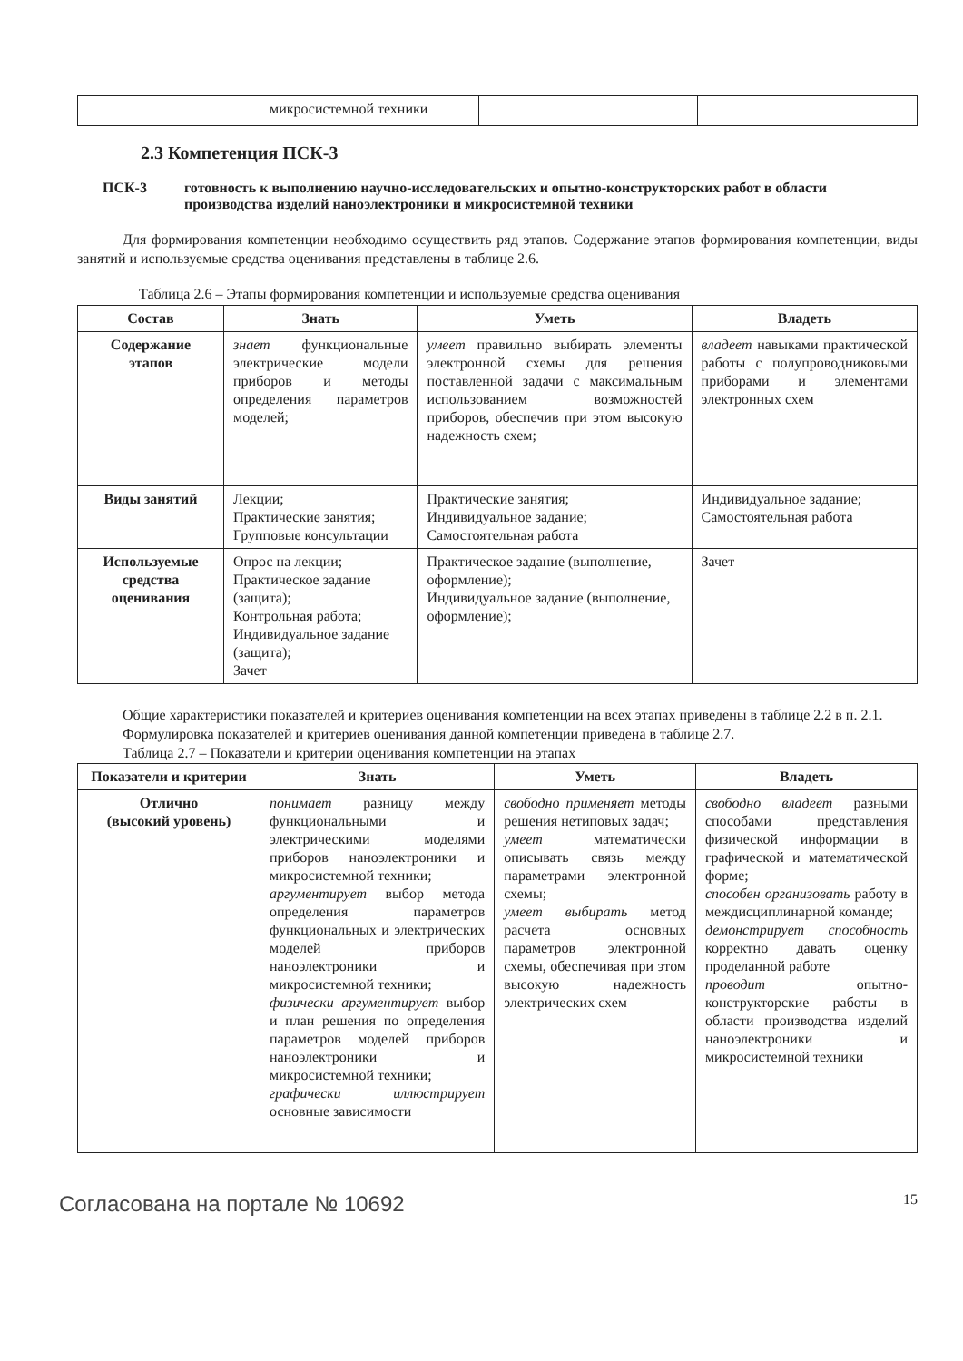| | микросистемной техники | | |
2.3 Компетенция ПСК-3
ПСК-3 готовность к выполнению научно-исследовательских и опытно-конструкторских работ в области производства изделий наноэлектроники и микросистемной техники
Для формирования компетенции необходимо осуществить ряд этапов. Содержание этапов формирования компетенции, виды занятий и используемые средства оценивания представлены в таблице 2.6.
Таблица 2.6 – Этапы формирования компетенции и используемые средства оценивания
| Состав | Знать | Уметь | Владеть |
| --- | --- | --- | --- |
| Содержание этапов | знает функциональные электрические модели приборов и методы определения параметров моделей; | умеет правильно выбирать элементы электронной схемы для решения поставленной задачи с максимальным использованием возможностей приборов, обеспечив при этом высокую надежность схем; | владеет навыками практической работы с полупроводниковыми приборами и элементами электронных схем |
| Виды занятий | Лекции; Практические занятия; Групповые консультации | Практические занятия; Индивидуальное задание; Самостоятельная работа | Индивидуальное задание; Самостоятельная работа |
| Используемые средства оценивания | Опрос на лекции; Практическое задание (защита); Контрольная работа; Индивидуальное задание (защита); Зачет | Практическое задание (выполнение, оформление); Индивидуальное задание (выполнение, оформление); | Зачет |
Общие характеристики показателей и критериев оценивания компетенции на всех этапах приведены в таблице 2.2 в п. 2.1.
Формулировка показателей и критериев оценивания данной компетенции приведена в таблице 2.7.
Таблица 2.7 – Показатели и критерии оценивания компетенции на этапах
| Показатели и критерии | Знать | Уметь | Владеть |
| --- | --- | --- | --- |
| Отлично (высокий уровень) | понимает разницу между функциональными и электрическими моделями приборов наноэлектроники и микросистемной техники; аргументирует выбор метода определения параметров функциональных и электрических моделей приборов наноэлектроники и микросистемной техники; физически аргументирует выбор и план решения по определения параметров моделей приборов наноэлектроники и микросистемной техники; графически иллюстрирует основные зависимости | свободно применяет методы решения нетиповых задач; умеет математически описывать связь между параметрами электронной схемы; умеет выбирать метод расчета основных параметров электронной схемы, обеспечивая при этом высокую надежность электрических схем | свободно владеет разными способами представления физической информации в графической и математической форме; способен организовать работу в междисциплинарной команде; демонстрирует способность корректно давать оценку проделанной работе проводит опытно-конструкторские работы в области производства изделий наноэлектроники и микросистемной техники |
Согласована на портале № 10692 15